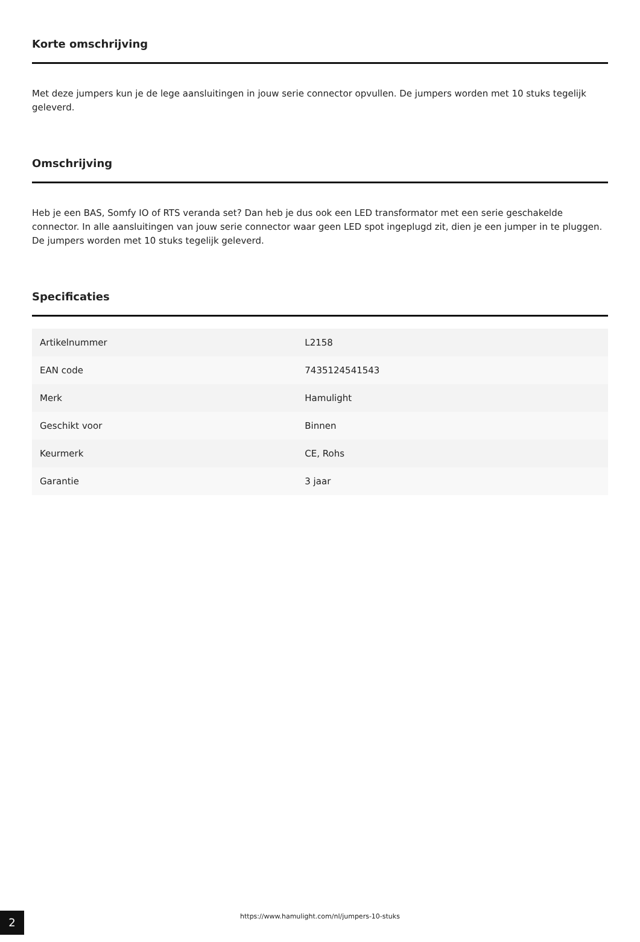Korte omschrijving
Met deze jumpers kun je de lege aansluitingen in jouw serie connector opvullen. De jumpers worden met 10 stuks tegelijk geleverd.
Omschrijving
Heb je een BAS, Somfy IO of RTS veranda set? Dan heb je dus ook een LED transformator met een serie geschakelde connector. In alle aansluitingen van jouw serie connector waar geen LED spot ingeplugd zit, dien je een jumper in te pluggen. De jumpers worden met 10 stuks tegelijk geleverd.
Specificaties
| Artikelnummer | L2158 |
| EAN code | 7435124541543 |
| Merk | Hamulight |
| Geschikt voor | Binnen |
| Keurmerk | CE, Rohs |
| Garantie | 3 jaar |
2
https://www.hamulight.com/nl/jumpers-10-stuks